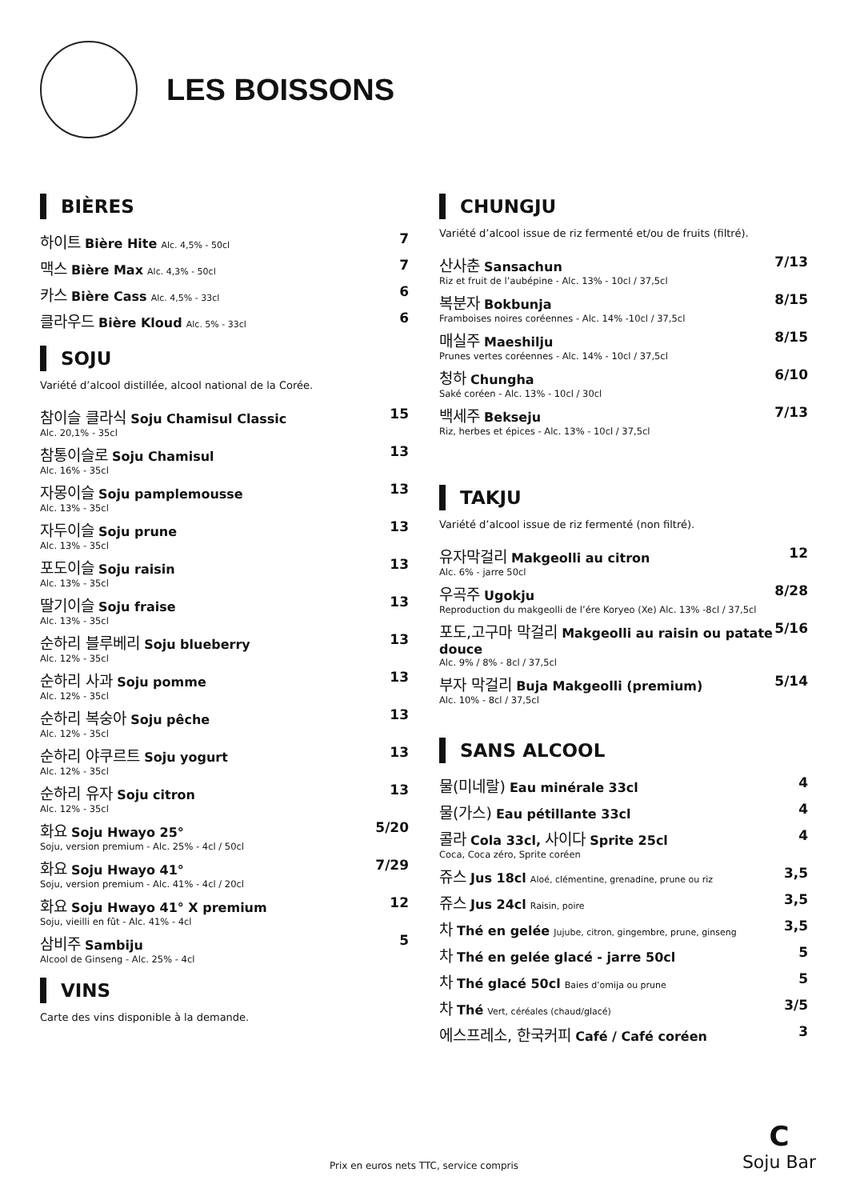LES BOISSONS
BIÈRES
하이트 Bière Hite Alc. 4,5% - 50cl 7
맥스 Bière Max Alc. 4,3% - 50cl 7
카스 Bière Cass Alc. 4,5% - 33cl 6
클라우드 Bière Kloud Alc. 5% - 33cl 6
SOJU
Variété d’alcool distillée, alcool national de la Corée.
참이슬 클라식 Soju Chamisul Classic 15
Alc. 20,1% - 35cl
참통이슬로 Soju Chamisul 13
Alc. 16% - 35cl
자몽이슬 Soju pamplemousse 13
Alc. 13% - 35cl
자두이슬 Soju prune 13
Alc. 13% - 35cl
포도이슬 Soju raisin 13
Alc. 13% - 35cl
딸기이슬 Soju fraise 13
Alc. 13% - 35cl
순하리 블루베리 Soju blueberry 13
Alc. 12% - 35cl
순하리 사과 Soju pomme 13
Alc. 12% - 35cl
순하리 복숭아 Soju pêche 13
Alc. 12% - 35cl
순하리 야쿠르트 Soju yogurt 13
Alc. 12% - 35cl
순하리 유자 Soju citron 13
Alc. 12% - 35cl
화요 Soju Hwayo 25° 5/20
Soju, version premium - Alc. 25% - 4cl / 50cl
화요 Soju Hwayo 41° 7/29
Soju, version premium - Alc. 41% - 4cl / 20cl
화요 Soju Hwayo 41° X premium 12
Soju, vieilli en fût - Alc. 41% - 4cl
삼비주 Sambiju 5
Alcool de Ginseng - Alc. 25% - 4cl
VINS
Carte des vins disponible à la demande.
CHUNGJU
Variété d’alcool issue de riz fermenté et/ou de fruits (filtré).
산사춘 Sansachun 7/13
Riz et fruit de l’aubépine - Alc. 13% - 10cl / 37,5cl
복분자 Bokbunja 8/15
Framboises noires coréennes - Alc. 14% -10cl / 37,5cl
매실주 Maeshilju 8/15
Prunes vertes coréennes - Alc. 14% - 10cl / 37,5cl
청하 Chungha 6/10
Saké coréen - Alc. 13% - 10cl / 30cl
백세주 Bekseju 7/13
Riz, herbes et épices - Alc. 13% - 10cl / 37,5cl
TAKJU
Variété d’alcool issue de riz fermenté (non filtré).
유자막걸리 Makgeolli au citron 12
Alc. 6% - jarre 50cl
우곡주 Ugokju 8/28
Reproduction du makgeolli de l’ére Koryeo (Xe) Alc. 13% -8cl / 37,5cl
포도,고구마 막걸리 Makgeolli au raisin ou patate douce 5/16
Alc. 9% / 8% - 8cl / 37,5cl
부자 막걸리 Buja Makgeolli (premium) 5/14
Alc. 10% - 8cl / 37,5cl
SANS ALCOOL
물(미네랄) Eau minérale 33cl 4
물(가스) Eau pétillante 33cl 4
콜라 Cola 33cl, 사이다 Sprite 25cl 4
Coca, Coca zéro, Sprite coréen
쥬스 Jus 18cl Aloé, clémentine, grenadine, prune ou riz 3,5
쥬스 Jus 24cl Raisin, poire 3,5
차 Thé en gelée Jujube, citron, gingembre, prune, ginseng 3,5
차 Thé en gelée glacé - jarre 50cl 5
차 Thé glacé 50cl Baies d’omija ou prune 5
차 Thé Vert, céréales (chaud/glacé) 3/5
에스프레소, 한국커피 Café / Café coréen 3
C
Soju Bar
Prix en euros nets TTC, service compris